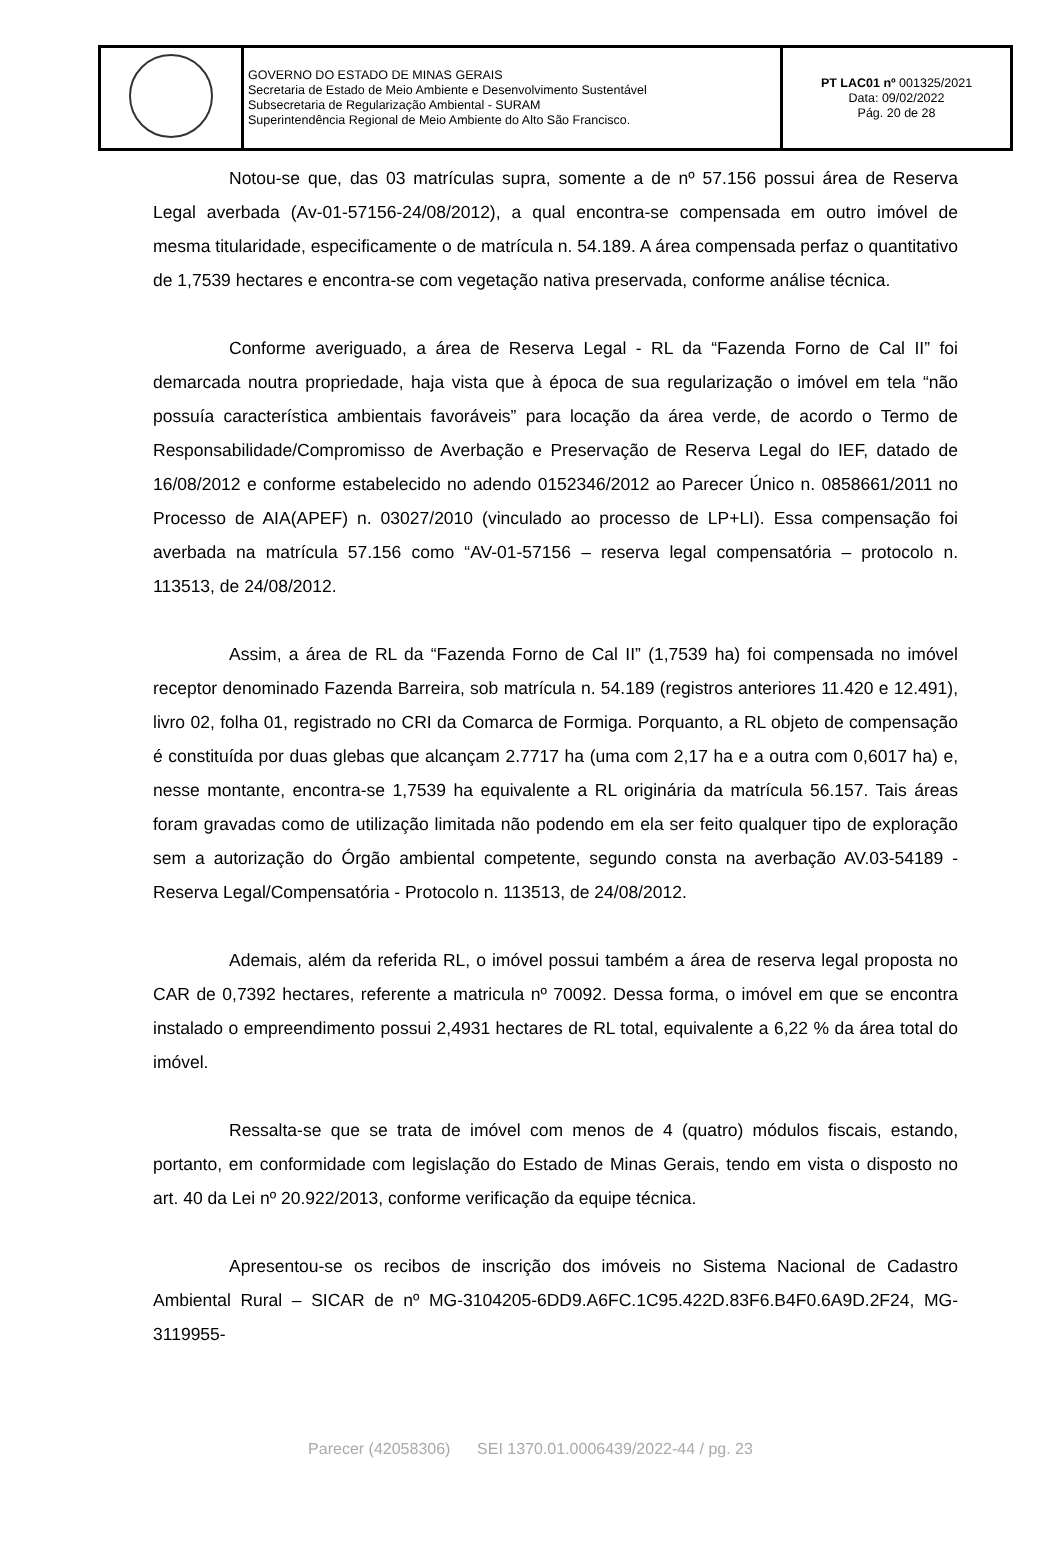| | GOVERNO DO ESTADO DE MINAS GERAIS Secretaria de Estado de Meio Ambiente e Desenvolvimento Sustentável Subsecretaria de Regularização Ambiental - SURAM Superintendência Regional de Meio Ambiente do Alto São Francisco. | PT LAC01 nº 001325/2021 Data: 09/02/2022 Pág. 20 de 28 |
Notou-se que, das 03 matrículas supra, somente a de nº 57.156 possui área de Reserva Legal averbada (Av-01-57156-24/08/2012), a qual encontra-se compensada em outro imóvel de mesma titularidade, especificamente o de matrícula n. 54.189. A área compensada perfaz o quantitativo de 1,7539 hectares e encontra-se com vegetação nativa preservada, conforme análise técnica.
Conforme averiguado, a área de Reserva Legal - RL da “Fazenda Forno de Cal II” foi demarcada noutra propriedade, haja vista que à época de sua regularização o imóvel em tela “não possuía característica ambientais favoráveis” para locação da área verde, de acordo o Termo de Responsabilidade/Compromisso de Averbação e Preservação de Reserva Legal do IEF, datado de 16/08/2012 e conforme estabelecido no adendo 0152346/2012 ao Parecer Único n. 0858661/2011 no Processo de AIA(APEF) n. 03027/2010 (vinculado ao processo de LP+LI). Essa compensação foi averbada na matrícula 57.156 como “AV-01-57156 – reserva legal compensatória – protocolo n. 113513, de 24/08/2012.
Assim, a área de RL da “Fazenda Forno de Cal II” (1,7539 ha) foi compensada no imóvel receptor denominado Fazenda Barreira, sob matrícula n. 54.189 (registros anteriores 11.420 e 12.491), livro 02, folha 01, registrado no CRI da Comarca de Formiga. Porquanto, a RL objeto de compensação é constituída por duas glebas que alcançam 2.7717 ha (uma com 2,17 ha e a outra com 0,6017 ha) e, nesse montante, encontra-se 1,7539 ha equivalente a RL originária da matrícula 56.157. Tais áreas foram gravadas como de utilização limitada não podendo em ela ser feito qualquer tipo de exploração sem a autorização do Órgão ambiental competente, segundo consta na averbação AV.03-54189 - Reserva Legal/Compensatória - Protocolo n. 113513, de 24/08/2012.
Ademais, além da referida RL, o imóvel possui também a área de reserva legal proposta no CAR de 0,7392 hectares, referente a matricula nº 70092. Dessa forma, o imóvel em que se encontra instalado o empreendimento possui 2,4931 hectares de RL total, equivalente a 6,22 % da área total do imóvel.
Ressalta-se que se trata de imóvel com menos de 4 (quatro) módulos fiscais, estando, portanto, em conformidade com legislação do Estado de Minas Gerais, tendo em vista o disposto no art. 40 da Lei nº 20.922/2013, conforme verificação da equipe técnica.
Apresentou-se os recibos de inscrição dos imóveis no Sistema Nacional de Cadastro Ambiental Rural – SICAR de nº MG-3104205-6DD9.A6FC.1C95.422D.83F6.B4F0.6A9D.2F24, MG-3119955-
Parecer (42058306) SEI 1370.01.0006439/2022-44 / pg. 23